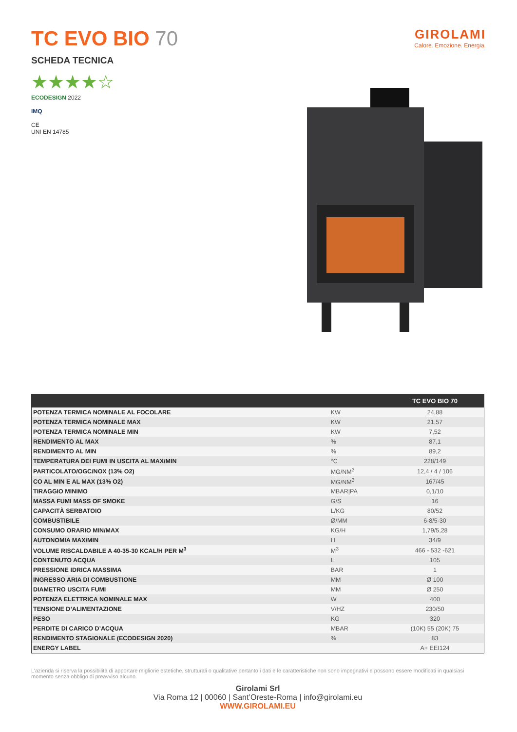TC EVO BIO 70
GIROLAMI
Calore. Emozione. Energia.
SCHEDA TECNICA
★★★★☆
ECODESIGN 2022
IMQ
CE
UNI EN 14785
| | | TC EVO BIO 70 |
| --- | --- | --- |
| POTENZA TERMICA NOMINALE AL FOCOLARE | KW | 24,88 |
| POTENZA TERMICA NOMINALE MAX | KW | 21,57 |
| POTENZA TERMICA NOMINALE MIN | KW | 7,52 |
| RENDIMENTO AL MAX | % | 87,1 |
| RENDIMENTO AL MIN | % | 89,2 |
| TEMPERATURA DEI FUMI IN USCITA AL MAX/MIN | °C | 228/149 |
| PARTICOLATO/OGC/NOX (13% O2) | MG/NM<sup>3</sup> | 12,4 / 4 / 106 |
| CO AL MIN E AL MAX (13% O2) | MG/NM<sup>3</sup> | 167/45 |
| TIRAGGIO MINIMO | MBAR/PA | 0,1/10 |
| MASSA FUMI MASS OF SMOKE | G/S | 16 |
| CAPACITÀ SERBATOIO | L/KG | 80/52 |
| COMBUSTIBILE | Ø/MM | 6-8/5-30 |
| CONSUMO ORARIO MIN/MAX | KG/H | 1,79/5,28 |
| AUTONOMIA MAX/MIN | H | 34/9 |
| VOLUME RISCALDABILE A 40-35-30 KCAL/H PER M<sup>3</sup> | M<sup>3</sup> | 466 - 532 -621 |
| CONTENUTO ACQUA | L | 105 |
| PRESSIONE IDRICA MASSIMA | BAR | 1 |
| INGRESSO ARIA DI COMBUSTIONE | MM | Ø 100 |
| DIAMETRO USCITA FUMI | MM | Ø 250 |
| POTENZA ELETTRICA NOMINALE MAX | W | 400 |
| TENSIONE D’ALIMENTAZIONE | V/HZ | 230/50 |
| PESO | KG | 320 |
| PERDITE DI CARICO D’ACQUA | MBAR | (10K) 55 (20K) 75 |
| RENDIMENTO STAGIONALE (ECODESIGN 2020) | % | 83 |
| ENERGY LABEL | | A+ EEI124 |
L’azienda si riserva la possibilità di apportare migliorie estetiche, strutturali o qualitative pertanto i dati e le caratteristiche non sono impegnativi e possono essere modificati in qualsiasi momento senza obbligo di preavviso alcuno.
Girolami Srl
Via Roma 12 | 00060 | Sant’Oreste-Roma | info@girolami.eu
WWW.GIROLAMI.EU